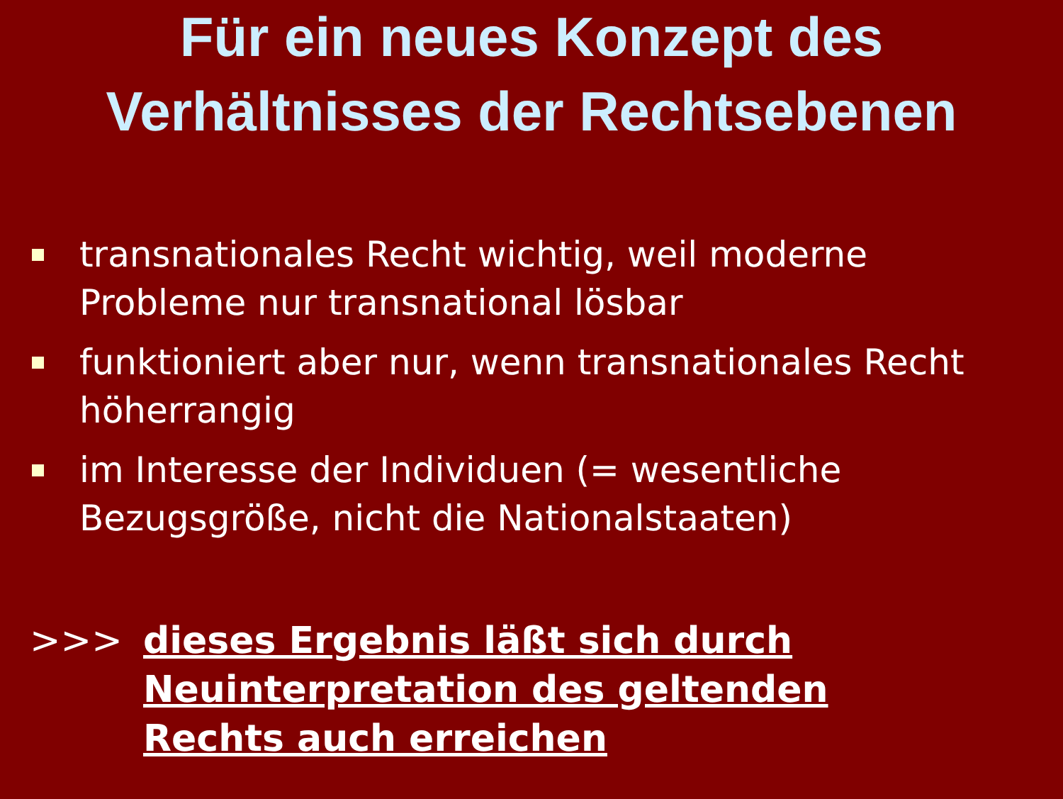Für ein neues Konzept des
Verhältnisses der Rechtsebenen
transnationales Recht wichtig, weil moderne Probleme nur transnational lösbar
funktioniert aber nur, wenn transnationales Recht höherrangig
im Interesse der Individuen (= wesentliche Bezugsgröße, nicht die Nationalstaaten)
>>> dieses Ergebnis läßt sich durch
Neuinterpretation des geltenden
Rechts auch erreichen